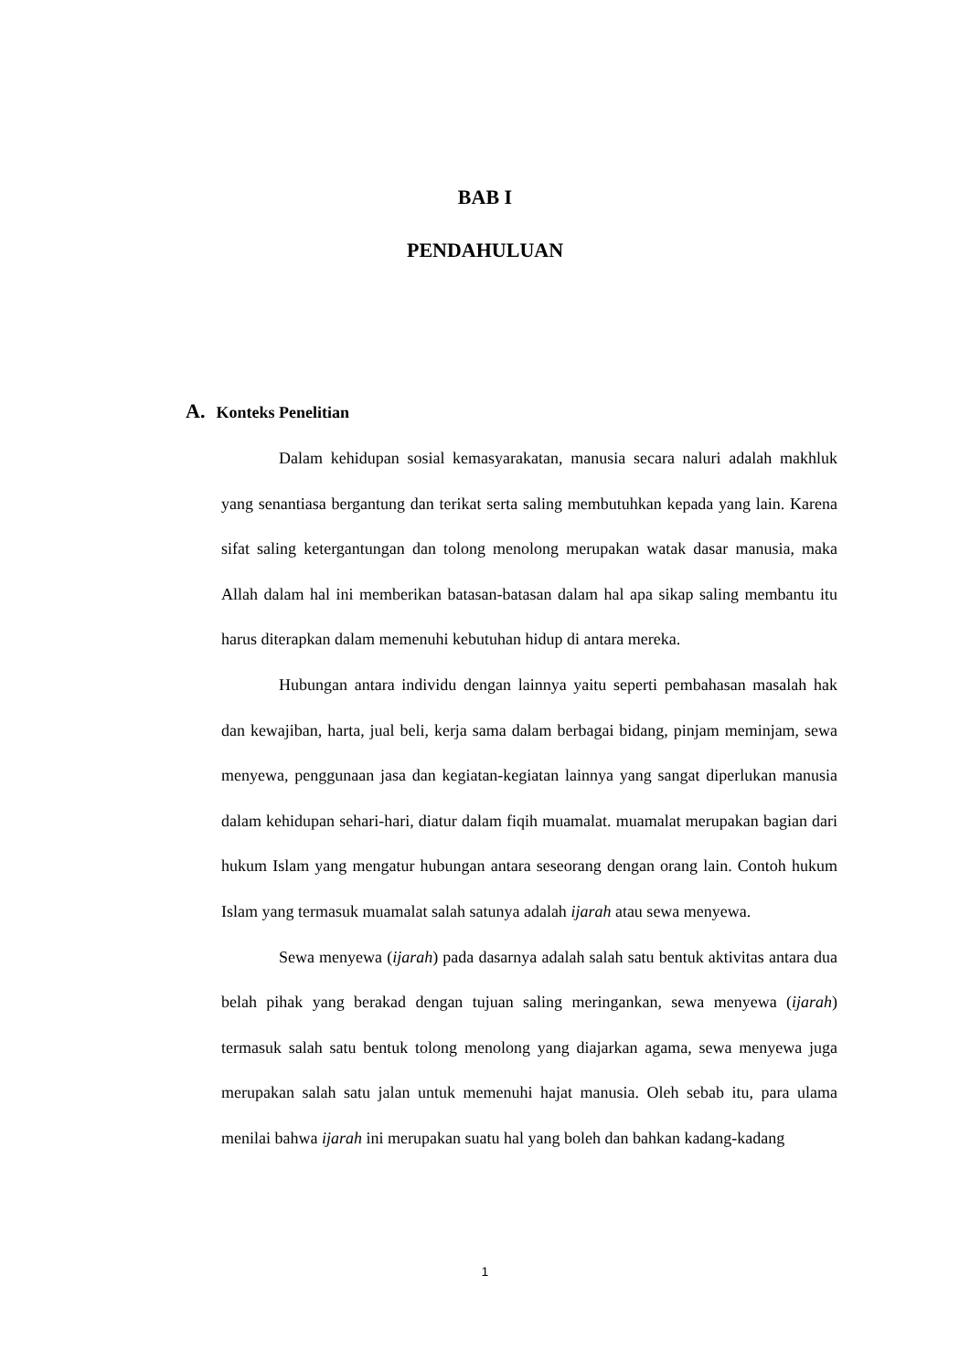BAB I
PENDAHULUAN
A. Konteks Penelitian
Dalam kehidupan sosial kemasyarakatan, manusia secara naluri adalah makhluk yang senantiasa bergantung dan terikat serta saling membutuhkan kepada yang lain. Karena sifat saling ketergantungan dan tolong menolong merupakan watak dasar manusia, maka Allah dalam hal ini memberikan batasan-batasan dalam hal apa sikap saling membantu itu harus diterapkan dalam memenuhi kebutuhan hidup di antara mereka.
Hubungan antara individu dengan lainnya yaitu seperti pembahasan masalah hak dan kewajiban, harta, jual beli, kerja sama dalam berbagai bidang, pinjam meminjam, sewa menyewa, penggunaan jasa dan kegiatan-kegiatan lainnya yang sangat diperlukan manusia dalam kehidupan sehari-hari, diatur dalam fiqih muamalat. muamalat merupakan bagian dari hukum Islam yang mengatur hubungan antara seseorang dengan orang lain. Contoh hukum Islam yang termasuk muamalat salah satunya adalah ijarah atau sewa menyewa.
Sewa menyewa (ijarah) pada dasarnya adalah salah satu bentuk aktivitas antara dua belah pihak yang berakad dengan tujuan saling meringankan, sewa menyewa (ijarah) termasuk salah satu bentuk tolong menolong yang diajarkan agama, sewa menyewa juga merupakan salah satu jalan untuk memenuhi hajat manusia. Oleh sebab itu, para ulama menilai bahwa ijarah ini merupakan suatu hal yang boleh dan bahkan kadang-kadang
1